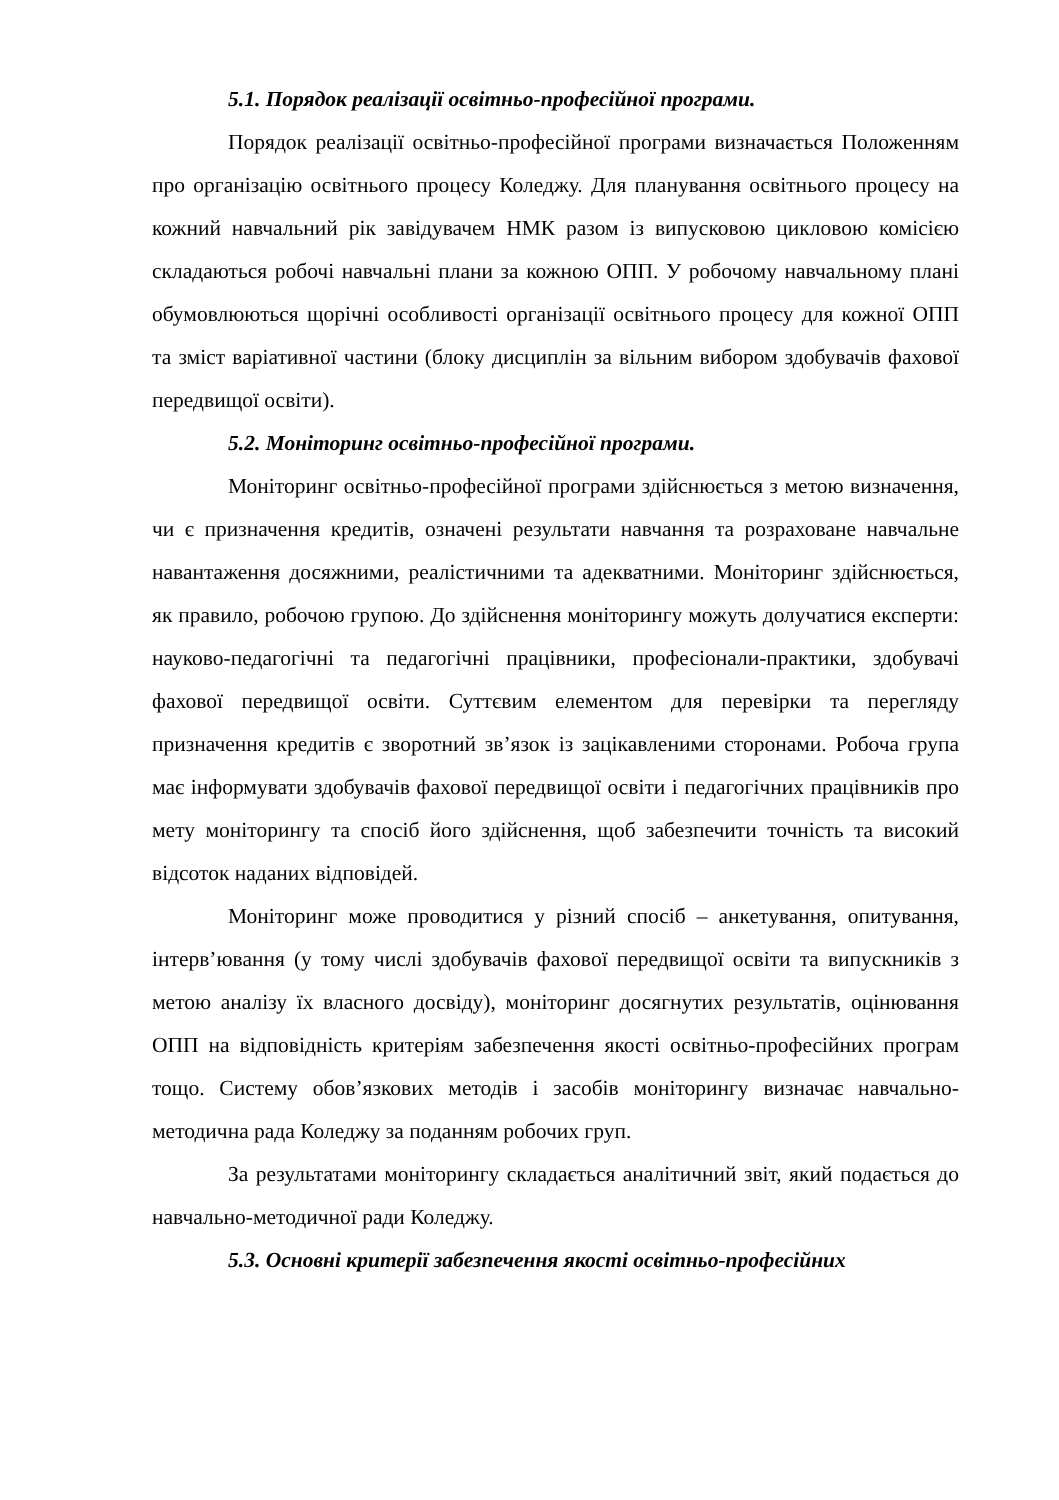5.1. Порядок реалізації освітньо-професійної програми.
Порядок реалізації освітньо-професійної програми визначається Положенням про організацію освітнього процесу Коледжу. Для планування освітнього процесу на кожний навчальний рік завідувачем НМК разом із випусковою цикловою комісією складаються робочі навчальні плани за кожною ОПП. У робочому навчальному плані обумовлюються щорічні особливості організації освітнього процесу для кожної ОПП та зміст варіативної частини (блоку дисциплін за вільним вибором здобувачів фахової передвищої освіти).
5.2. Моніторинг освітньо-професійної програми.
Моніторинг освітньо-професійної програми здійснюється з метою визначення, чи є призначення кредитів, означені результати навчання та розраховане навчальне навантаження досяжними, реалістичними та адекватними. Моніторинг здійснюється, як правило, робочою групою. До здійснення моніторингу можуть долучатися експерти: науково-педагогічні та педагогічні працівники, професіонали-практики, здобувачі фахової передвищої освіти. Суттєвим елементом для перевірки та перегляду призначення кредитів є зворотний зв’язок із зацікавленими сторонами. Робоча група має інформувати здобувачів фахової передвищої освіти і педагогічних працівників про мету моніторингу та спосіб його здійснення, щоб забезпечити точність та високий відсоток наданих відповідей.
Моніторинг може проводитися у різний спосіб – анкетування, опитування, інтерв’ювання (у тому числі здобувачів фахової передвищої освіти та випускників з метою аналізу їх власного досвіду), моніторинг досягнутих результатів, оцінювання ОПП на відповідність критеріям забезпечення якості освітньо-професійних програм тощо. Систему обов’язкових методів і засобів моніторингу визначає навчально-методична рада Коледжу за поданням робочих груп.
За результатами моніторингу складається аналітичний звіт, який подається до навчально-методичної ради Коледжу.
5.3. Основні критерії забезпечення якості освітньо-професійних